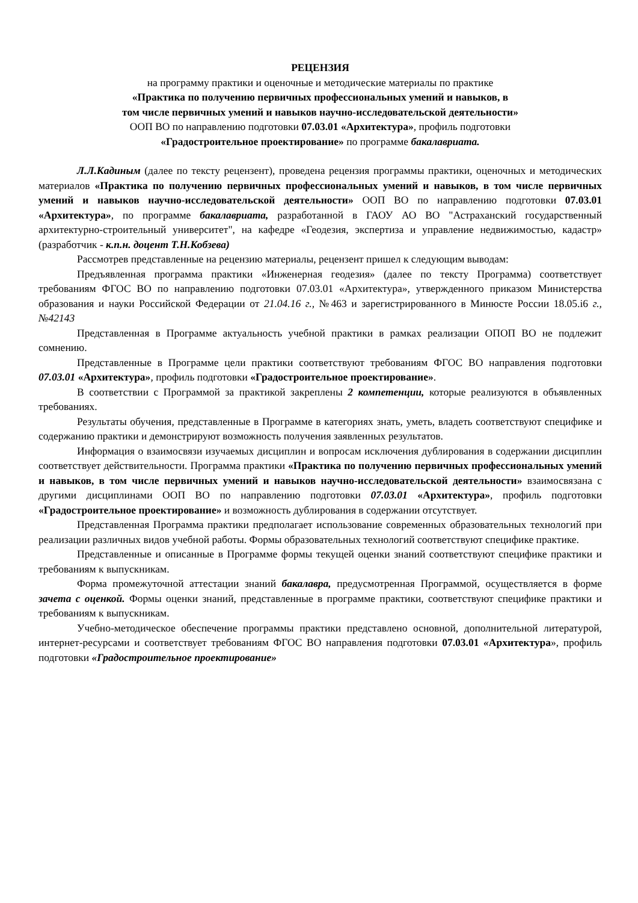РЕЦЕНЗИЯ
на программу практики и оценочные и методические материалы по практике
«Практика по получению первичных профессиональных умений и навыков, в
том числе первичных умений и навыков научно-исследовательской деятельности»
ООП ВО по направлению подготовки 07.03.01 «Архитектура», профиль подготовки
«Градостроительное проектирование» по программе бакалавриата.
Л.Л.Кадиным (далее по тексту рецензент), проведена рецензия программы практики, оценочных и методических материалов «Практика по получению первичных профессиональных умений и навыков, в том числе первичных умений и навыков научно-исследовательской деятельности» ООП ВО по направлению подготовки 07.03.01 «Архитектура», по программе бакалавриата, разработанной в ГАОУ АО ВО "Астраханский государственный архитектурно-строительный университет", на кафедре «Геодезия, экспертиза и управление недвижимостью, кадастр» (разработчик - к.п.н. доцент Т.Н.Кобзева)
Рассмотрев представленные на рецензию материалы, рецензент пришел к следующим выводам:
Предъявленная программа практики «Инженерная геодезия» (далее по тексту Программа) соответствует требованиям ФГОС ВО по направлению подготовки 07.03.01 «Архитектура», утвержденного приказом Министерства образования и науки Российской Федерации от 21.04.16 г., №463 и зарегистрированного в Минюсте России 18.05.i6 г., №42143
Представленная в Программе актуальность учебной практики в рамках реализации ОПОП ВО не подлежит сомнению.
Представленные в Программе цели практики соответствуют требованиям ФГОС ВО направления подготовки 07.03.01 «Архитектура», профиль подготовки «Градостроительное проектирование».
В соответствии с Программой за практикой закреплены 2 компетенции, которые реализуются в объявленных требованиях.
Результаты обучения, представленные в Программе в категориях знать, уметь, владеть соответствуют специфике и содержанию практики и демонстрируют возможность получения заявленных результатов.
Информация о взаимосвязи изучаемых дисциплин и вопросам исключения дублирования в содержании дисциплин соответствует действительности. Программа практики «Практика по получению первичных профессиональных умений и навыков, в том числе первичных умений и навыков научно-исследовательской деятельности» взаимосвязана с другими дисциплинами ООП ВО по направлению подготовки 07.03.01 «Архитектура», профиль подготовки «Градостроительное проектирование» и возможность дублирования в содержании отсутствует.
Представленная Программа практики предполагает использование современных образовательных технологий при реализации различных видов учебной работы. Формы образовательных технологий соответствуют специфике практике.
Представленные и описанные в Программе формы текущей оценки знаний соответствуют специфике практики и требованиям к выпускникам.
Форма промежуточной аттестации знаний бакалавра, предусмотренная Программой, осуществляется в форме зачета с оценкой. Формы оценки знаний, представленные в программе практики, соответствуют специфике практики и требованиям к выпускникам.
Учебно-методическое обеспечение программы практики представлено основной, дополнительной литературой, интернет-ресурсами и соответствует требованиям ФГОС ВО направления подготовки 07.03.01 «Архитектура», профиль подготовки «Градостроительное проектирование»